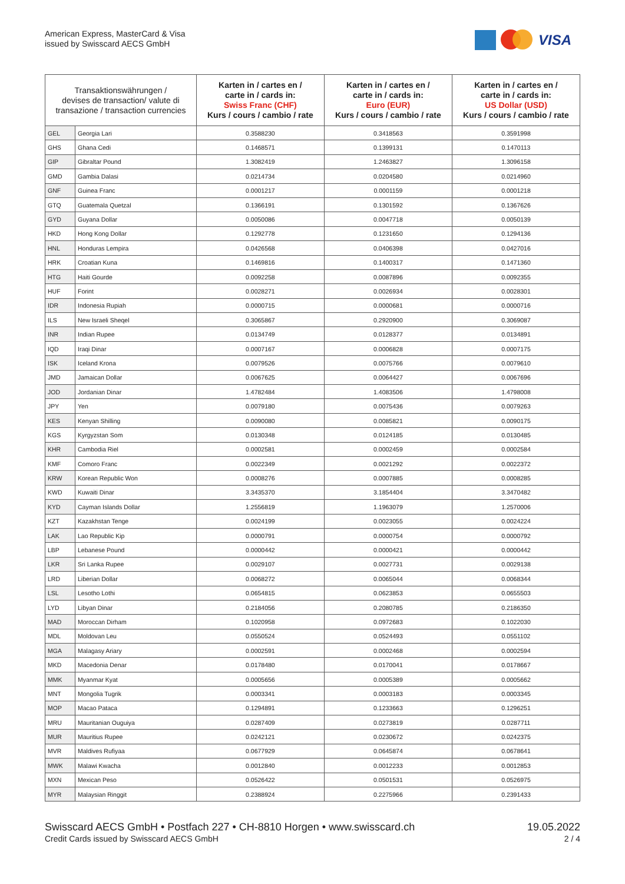American Express, MasterCard & Visa
issued by Swisscard AECS GmbH
VISA
| Transaktionswährungen / devises de transaction/ valute di transazione / transaction currencies | | Karten in / cartes en / carte in / cards in: Swiss Franc (CHF) Kurs / cours / cambio / rate | Karten in / cartes en / carte in / cards in: Euro (EUR) Kurs / cours / cambio / rate | Karten in / cartes en / carte in / cards in: US Dollar (USD) Kurs / cours / cambio / rate |
| --- | --- | --- | --- | --- |
| GEL | Georgia Lari | 0.3588230 | 0.3418563 | 0.3591998 |
| GHS | Ghana Cedi | 0.1468571 | 0.1399131 | 0.1470113 |
| GIP | Gibraltar Pound | 1.3082419 | 1.2463827 | 1.3096158 |
| GMD | Gambia Dalasi | 0.0214734 | 0.0204580 | 0.0214960 |
| GNF | Guinea Franc | 0.0001217 | 0.0001159 | 0.0001218 |
| GTQ | Guatemala Quetzal | 0.1366191 | 0.1301592 | 0.1367626 |
| GYD | Guyana Dollar | 0.0050086 | 0.0047718 | 0.0050139 |
| HKD | Hong Kong Dollar | 0.1292778 | 0.1231650 | 0.1294136 |
| HNL | Honduras Lempira | 0.0426568 | 0.0406398 | 0.0427016 |
| HRK | Croatian Kuna | 0.1469816 | 0.1400317 | 0.1471360 |
| HTG | Haiti Gourde | 0.0092258 | 0.0087896 | 0.0092355 |
| HUF | Forint | 0.0028271 | 0.0026934 | 0.0028301 |
| IDR | Indonesia Rupiah | 0.0000715 | 0.0000681 | 0.0000716 |
| ILS | New Israeli Sheqel | 0.3065867 | 0.2920900 | 0.3069087 |
| INR | Indian Rupee | 0.0134749 | 0.0128377 | 0.0134891 |
| IQD | Iraqi Dinar | 0.0007167 | 0.0006828 | 0.0007175 |
| ISK | Iceland Krona | 0.0079526 | 0.0075766 | 0.0079610 |
| JMD | Jamaican Dollar | 0.0067625 | 0.0064427 | 0.0067696 |
| JOD | Jordanian Dinar | 1.4782484 | 1.4083506 | 1.4798008 |
| JPY | Yen | 0.0079180 | 0.0075436 | 0.0079263 |
| KES | Kenyan Shilling | 0.0090080 | 0.0085821 | 0.0090175 |
| KGS | Kyrgyzstan Som | 0.0130348 | 0.0124185 | 0.0130485 |
| KHR | Cambodia Riel | 0.0002581 | 0.0002459 | 0.0002584 |
| KMF | Comoro Franc | 0.0022349 | 0.0021292 | 0.0022372 |
| KRW | Korean Republic Won | 0.0008276 | 0.0007885 | 0.0008285 |
| KWD | Kuwaiti Dinar | 3.3435370 | 3.1854404 | 3.3470482 |
| KYD | Cayman Islands Dollar | 1.2556819 | 1.1963079 | 1.2570006 |
| KZT | Kazakhstan Tenge | 0.0024199 | 0.0023055 | 0.0024224 |
| LAK | Lao Republic Kip | 0.0000791 | 0.0000754 | 0.0000792 |
| LBP | Lebanese Pound | 0.0000442 | 0.0000421 | 0.0000442 |
| LKR | Sri Lanka Rupee | 0.0029107 | 0.0027731 | 0.0029138 |
| LRD | Liberian Dollar | 0.0068272 | 0.0065044 | 0.0068344 |
| LSL | Lesotho Lothi | 0.0654815 | 0.0623853 | 0.0655503 |
| LYD | Libyan Dinar | 0.2184056 | 0.2080785 | 0.2186350 |
| MAD | Moroccan Dirham | 0.1020958 | 0.0972683 | 0.1022030 |
| MDL | Moldovan Leu | 0.0550524 | 0.0524493 | 0.0551102 |
| MGA | Malagasy Ariary | 0.0002591 | 0.0002468 | 0.0002594 |
| MKD | Macedonia Denar | 0.0178480 | 0.0170041 | 0.0178667 |
| MMK | Myanmar Kyat | 0.0005656 | 0.0005389 | 0.0005662 |
| MNT | Mongolia Tugrik | 0.0003341 | 0.0003183 | 0.0003345 |
| MOP | Macao Pataca | 0.1294891 | 0.1233663 | 0.1296251 |
| MRU | Mauritanian Ouguiya | 0.0287409 | 0.0273819 | 0.0287711 |
| MUR | Mauritius Rupee | 0.0242121 | 0.0230672 | 0.0242375 |
| MVR | Maldives Rufiyaa | 0.0677929 | 0.0645874 | 0.0678641 |
| MWK | Malawi Kwacha | 0.0012840 | 0.0012233 | 0.0012853 |
| MXN | Mexican Peso | 0.0526422 | 0.0501531 | 0.0526975 |
| MYR | Malaysian Ringgit | 0.2388924 | 0.2275966 | 0.2391433 |
Swisscard AECS GmbH • Postfach 227 • CH-8810 Horgen • www.swisscard.ch
Credit Cards issued by Swisscard AECS GmbH
19.05.2022
2 / 4